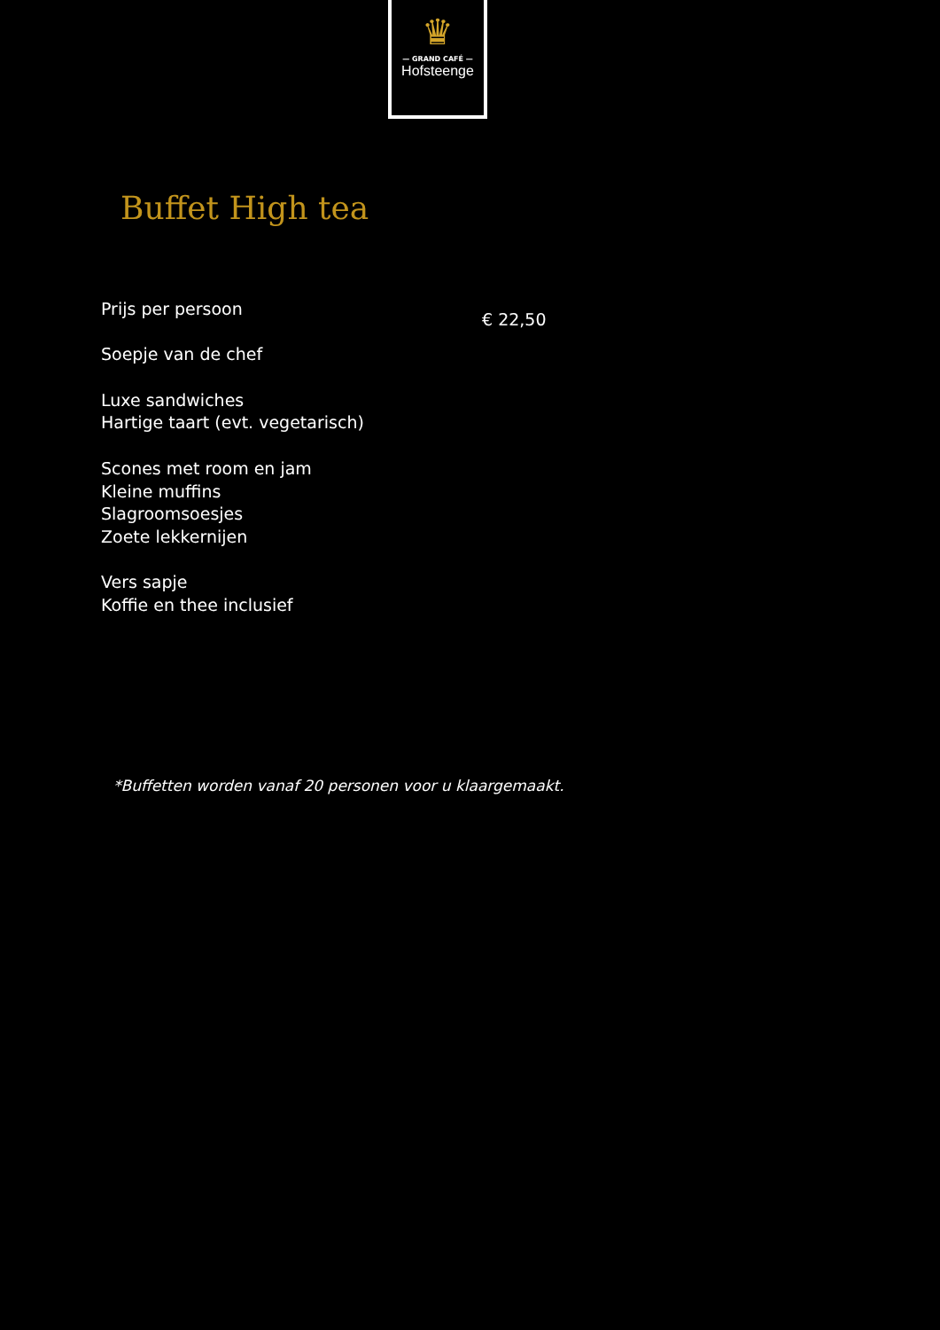♛
— GRAND CAFÉ —
Hofsteenge
Buffet High tea
Prijs per persoon
€ 22,50
Soepje van de chef
Luxe sandwiches
Hartige taart (evt. vegetarisch)
Scones met room en jam
Kleine muffins
Slagroomsoesjes
Zoete lekkernijen
Vers sapje
Koffie en thee inclusief
*Buffetten worden vanaf 20 personen voor u klaargemaakt.